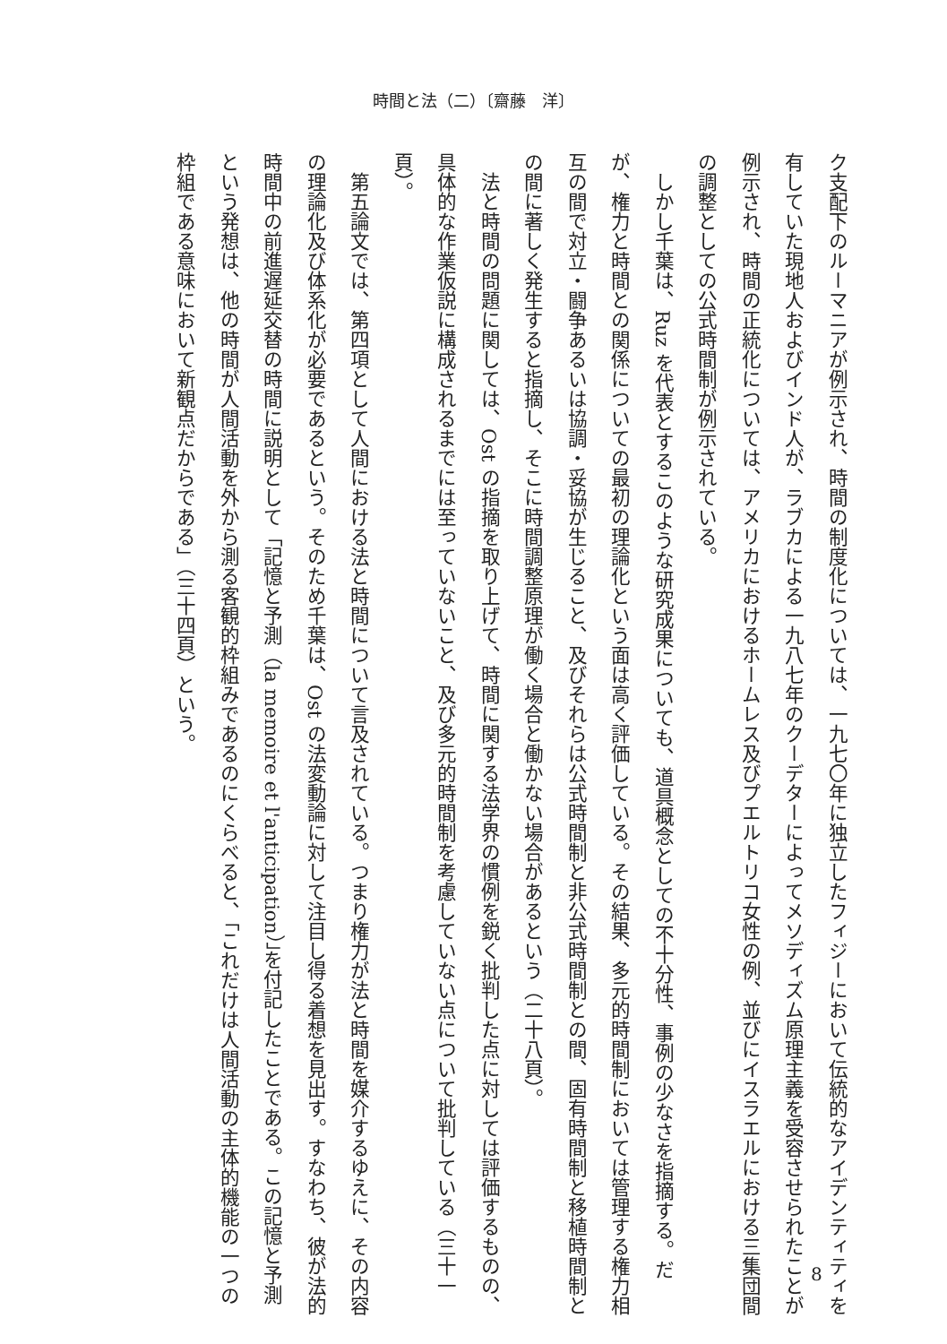時間と法（二）〔齋藤　洋〕
ク支配下のルーマニアが例示され、時間の制度化については、一九七〇年に独立したフィジーにおいて伝統的なアイデンティティを有していた現地人およびインド人が、ラブカによる一九八七年のクーデターによってメソディズム原理主義を受容させられたことが例示され、時間の正統化については、アメリカにおけるホームレス及びプエルトリコ女性の例、並びにイスラエルにおける三集団間の調整としての公式時間制が例示されている。
　しかし千葉は、Ruz を代表とするこのような研究成果についても、道具概念としての不十分性、事例の少なさを指摘する。だが、権力と時間との関係についての最初の理論化という面は高く評価している。その結果、多元的時間制においては管理する権力相互の間で対立・闘争あるいは協調・妥協が生じること、及びそれらは公式時間制と非公式時間制との間、固有時間制と移植時間制との間に著しく発生すると指摘し、そこに時間調整原理が働く場合と働かない場合があるという（二十八頁）。
　法と時間の問題に関しては、Ost の指摘を取り上げて、時間に関する法学界の慣例を鋭く批判した点に対しては評価するものの、具体的な作業仮説に構成されるまでには至っていないこと、及び多元的時間制を考慮していない点について批判している（三十一頁）。
　第五論文では、第四項として人間における法と時間について言及されている。つまり権力が法と時間を媒介するゆえに、その内容の理論化及び体系化が必要であるという。そのため千葉は、Ost の法変動論に対して注目し得る着想を見出す。すなわち、彼が法的時間中の前進遅延交替の時間に説明として「記憶と予測（la memoire et l'anticipation）」を付記したことである。この記憶と予測という発想は、他の時間が人間活動を外から測る客観的枠組みであるのにくらべると、「これだけは人間活動の主体的機能の一つの枠組である意味において新観点だからである」（三十四頁）という。
8